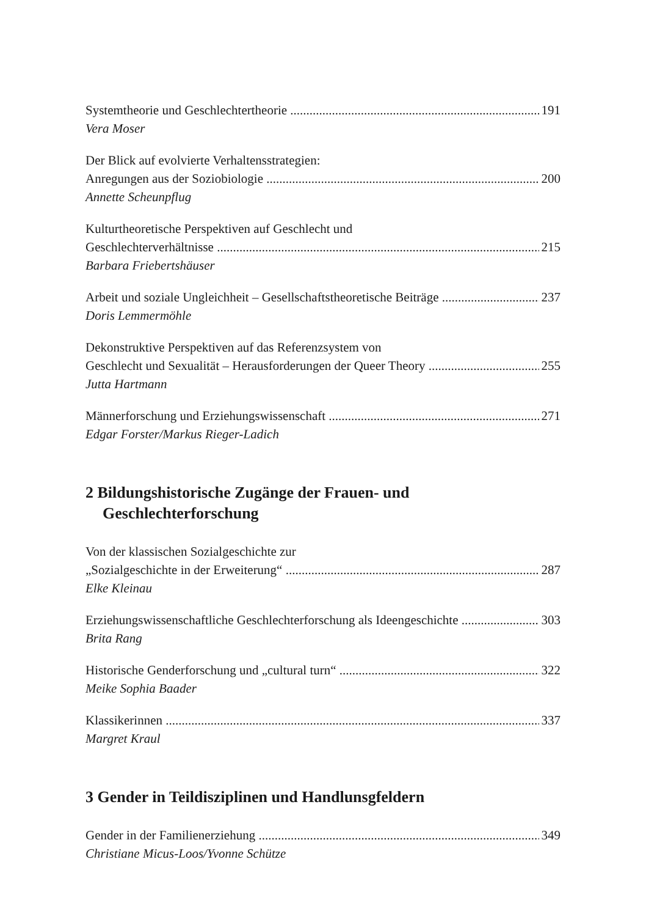Systemtheorie und Geschlechtertheorie 191
Vera Moser
Der Blick auf evolvierte Verhaltensstrategien:
Anregungen aus der Soziobiologie 200
Annette Scheunpflug
Kulturtheoretische Perspektiven auf Geschlecht und
Geschlechterverhältnisse 215
Barbara Friebertshäuser
Arbeit und soziale Ungleichheit – Gesellschaftstheoretische Beiträge 237
Doris Lemmermöhle
Dekonstruktive Perspektiven auf das Referenzsystem von
Geschlecht und Sexualität – Herausforderungen der Queer Theory 255
Jutta Hartmann
Männerforschung und Erziehungswissenschaft 271
Edgar Forster/Markus Rieger-Ladich
2 Bildungshistorische Zugänge der Frauen- und
Geschlechterforschung
Von der klassischen Sozialgeschichte zur
„Sozialgeschichte in der Erweiterung“287
Elke Kleinau
Erziehungswissenschaftliche Geschlechterforschung als Ideengeschichte 303
Brita Rang
Historische Genderforschung und „cultural turn“322
Meike Sophia Baader
Klassikerinnen 337
Margret Kraul
3 Gender in Teildisziplinen und Handlunsgfeldern
Gender in der Familienerziehung 349
Christiane Micus-Loos/Yvonne Schütze